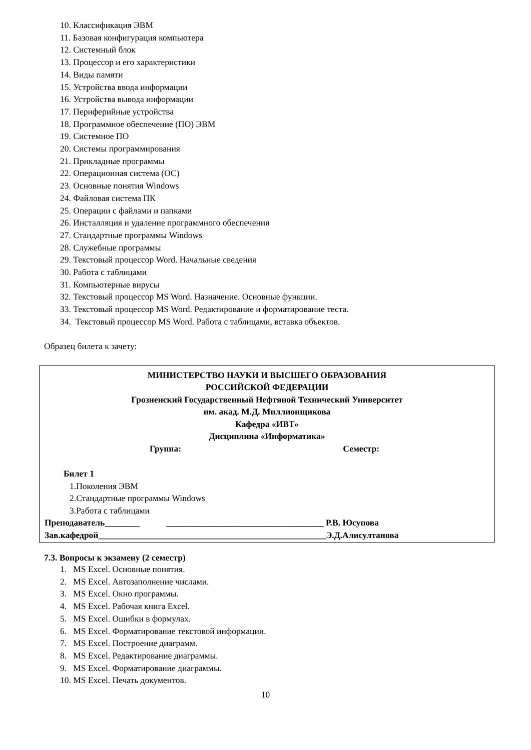10. Классификация ЭВМ
11. Базовая конфигурация компьютера
12. Системный блок
13. Процессор и его характеристики
14. Виды памяти
15. Устройства ввода информации
16. Устройства вывода информации
17. Периферийные устройства
18. Программное обеспечение (ПО) ЭВМ
19. Системное ПО
20. Системы программирования
21. Прикладные программы
22. Операционная система (ОС)
23. Основные понятия Windows
24. Файловая система ПК
25. Операции с файлами и папками
26. Инсталляция и удаление программного обеспечения
27. Стандартные программы Windows
28. Служебные программы
29. Текстовый процессор Word. Начальные сведения
30. Работа с таблицами
31. Компьютерные вирусы
32. Текстовый процессор MS Word. Назначение. Основные функции.
33. Текстовый процессор MS Word. Редактирование и форматирование теста.
34. Текстовый процессор MS Word. Работа с таблицами, вставка объектов.
Образец билета к зачету:
МИНИСТЕРСТВО НАУКИ И ВЫСШЕГО ОБРАЗОВАНИЯ
РОССИЙСКОЙ ФЕДЕРАЦИИ
Грозненский Государственный Нефтяной Технический Университет
им. акад. М.Д. Миллионщикова
Кафедра «ИВТ»
Дисциплина «Информатика»
Группа: Семестр:
Билет 1
1.Поколения ЭВМ
2.Стандартные программы Windows
3.Работа с таблицами
Преподаватель________ ____________________________________ Р.В. Юсупова
Зав.кафедрой____________________________________________________Э.Д.Алисултанова
7.3. Вопросы к экзамену (2 семестр)
1. MS Excel. Основные понятия.
2. MS Excel. Автозаполнение числами.
3. MS Excel. Окно программы.
4. MS Excel. Рабочая книга Excel.
5. MS Excel. Ошибки в формулах.
6. MS Excel. Форматирование текстовой информации.
7. MS Excel. Построение диаграмм.
8. MS Excel. Редактирование диаграммы.
9. MS Excel. Форматирование диаграммы.
10. MS Excel. Печать документов.
10